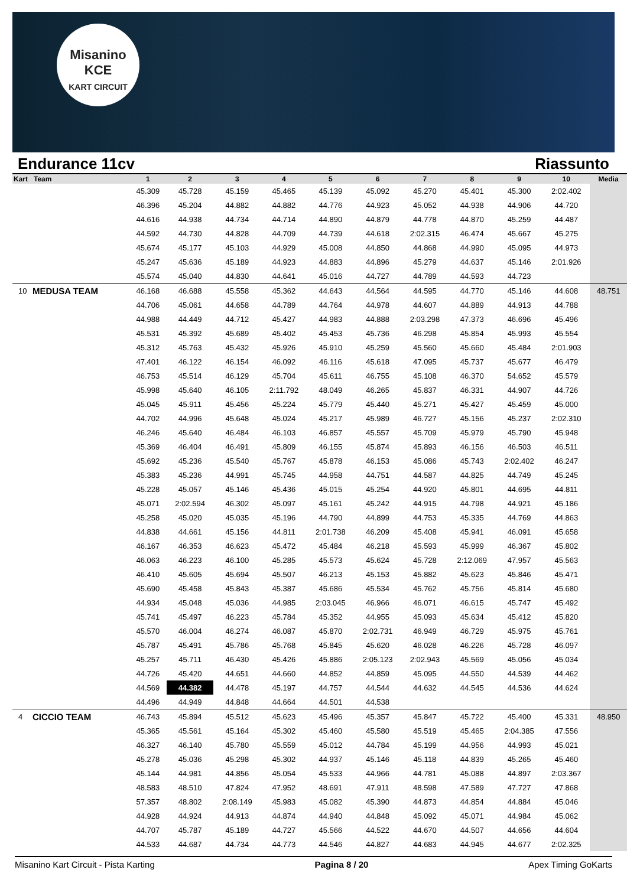Misanino
KCE
KART CIRCUIT
Endurance 11cv Riassunto
| Kart | Team | 1 | 2 | 3 | 4 | 5 | 6 | 7 | 8 | 9 | 10 | Media |
| --- | --- | --- | --- | --- | --- | --- | --- | --- | --- | --- | --- | --- |
| | | 45.309 | 45.728 | 45.159 | 45.465 | 45.139 | 45.092 | 45.270 | 45.401 | 45.300 | 2:02.402 | |
| | | 46.396 | 45.204 | 44.882 | 44.882 | 44.776 | 44.923 | 45.052 | 44.938 | 44.906 | 44.720 | |
| | | 44.616 | 44.938 | 44.734 | 44.714 | 44.890 | 44.879 | 44.778 | 44.870 | 45.259 | 44.487 | |
| | | 44.592 | 44.730 | 44.828 | 44.709 | 44.739 | 44.618 | 2:02.315 | 46.474 | 45.667 | 45.275 | |
| | | 45.674 | 45.177 | 45.103 | 44.929 | 45.008 | 44.850 | 44.868 | 44.990 | 45.095 | 44.973 | |
| | | 45.247 | 45.636 | 45.189 | 44.923 | 44.883 | 44.896 | 45.279 | 44.637 | 45.146 | 2:01.926 | |
| | | 45.574 | 45.040 | 44.830 | 44.641 | 45.016 | 44.727 | 44.789 | 44.593 | 44.723 | | |
| 10 | MEDUSA TEAM | 46.168 | 46.688 | 45.558 | 45.362 | 44.643 | 44.564 | 44.595 | 44.770 | 45.146 | 44.608 | 48.751 |
| | | 44.706 | 45.061 | 44.658 | 44.789 | 44.764 | 44.978 | 44.607 | 44.889 | 44.913 | 44.788 | |
| | | 44.988 | 44.449 | 44.712 | 45.427 | 44.983 | 44.888 | 2:03.298 | 47.373 | 46.696 | 45.496 | |
| | | 45.531 | 45.392 | 45.689 | 45.402 | 45.453 | 45.736 | 46.298 | 45.854 | 45.993 | 45.554 | |
| | | 45.312 | 45.763 | 45.432 | 45.926 | 45.910 | 45.259 | 45.560 | 45.660 | 45.484 | 2:01.903 | |
| | | 47.401 | 46.122 | 46.154 | 46.092 | 46.116 | 45.618 | 47.095 | 45.737 | 45.677 | 46.479 | |
| | | 46.753 | 45.514 | 46.129 | 45.704 | 45.611 | 46.755 | 45.108 | 46.370 | 54.652 | 45.579 | |
| | | 45.998 | 45.640 | 46.105 | 2:11.792 | 48.049 | 46.265 | 45.837 | 46.331 | 44.907 | 44.726 | |
| | | 45.045 | 45.911 | 45.456 | 45.224 | 45.779 | 45.440 | 45.271 | 45.427 | 45.459 | 45.000 | |
| | | 44.702 | 44.996 | 45.648 | 45.024 | 45.217 | 45.989 | 46.727 | 45.156 | 45.237 | 2:02.310 | |
| | | 46.246 | 45.640 | 46.484 | 46.103 | 46.857 | 45.557 | 45.709 | 45.979 | 45.790 | 45.948 | |
| | | 45.369 | 46.404 | 46.491 | 45.809 | 46.155 | 45.874 | 45.893 | 46.156 | 46.503 | 46.511 | |
| | | 45.692 | 45.236 | 45.540 | 45.767 | 45.878 | 46.153 | 45.086 | 45.743 | 2:02.402 | 46.247 | |
| | | 45.383 | 45.236 | 44.991 | 45.745 | 44.958 | 44.751 | 44.587 | 44.825 | 44.749 | 45.245 | |
| | | 45.228 | 45.057 | 45.146 | 45.436 | 45.015 | 45.254 | 44.920 | 45.801 | 44.695 | 44.811 | |
| | | 45.071 | 2:02.594 | 46.302 | 45.097 | 45.161 | 45.242 | 44.915 | 44.798 | 44.921 | 45.186 | |
| | | 45.258 | 45.020 | 45.035 | 45.196 | 44.790 | 44.899 | 44.753 | 45.335 | 44.769 | 44.863 | |
| | | 44.838 | 44.661 | 45.156 | 44.811 | 2:01.738 | 46.209 | 45.408 | 45.941 | 46.091 | 45.658 | |
| | | 46.167 | 46.353 | 46.623 | 45.472 | 45.484 | 46.218 | 45.593 | 45.999 | 46.367 | 45.802 | |
| | | 46.063 | 46.223 | 46.100 | 45.285 | 45.573 | 45.624 | 45.728 | 2:12.069 | 47.957 | 45.563 | |
| | | 46.410 | 45.605 | 45.694 | 45.507 | 46.213 | 45.153 | 45.882 | 45.623 | 45.846 | 45.471 | |
| | | 45.690 | 45.458 | 45.843 | 45.387 | 45.686 | 45.534 | 45.762 | 45.756 | 45.814 | 45.680 | |
| | | 44.934 | 45.048 | 45.036 | 44.985 | 2:03.045 | 46.966 | 46.071 | 46.615 | 45.747 | 45.492 | |
| | | 45.741 | 45.497 | 46.223 | 45.784 | 45.352 | 44.955 | 45.093 | 45.634 | 45.412 | 45.820 | |
| | | 45.570 | 46.004 | 46.274 | 46.087 | 45.870 | 2:02.731 | 46.949 | 46.729 | 45.975 | 45.761 | |
| | | 45.787 | 45.491 | 45.786 | 45.768 | 45.845 | 45.620 | 46.028 | 46.226 | 45.728 | 46.097 | |
| | | 45.257 | 45.711 | 46.430 | 45.426 | 45.886 | 2:05.123 | 2:02.943 | 45.569 | 45.056 | 45.034 | |
| | | 44.726 | 45.420 | 44.651 | 44.660 | 44.852 | 44.859 | 45.095 | 44.550 | 44.539 | 44.462 | |
| | | 44.569 | 44.382 | 44.478 | 45.197 | 44.757 | 44.544 | 44.632 | 44.545 | 44.536 | 44.624 | |
| | | 44.496 | 44.949 | 44.848 | 44.664 | 44.501 | 44.538 | | | | | |
| 4 | CICCIO TEAM | 46.743 | 45.894 | 45.512 | 45.623 | 45.496 | 45.357 | 45.847 | 45.722 | 45.400 | 45.331 | 48.950 |
| | | 45.365 | 45.561 | 45.164 | 45.302 | 45.460 | 45.580 | 45.519 | 45.465 | 2:04.385 | 47.556 | |
| | | 46.327 | 46.140 | 45.780 | 45.559 | 45.012 | 44.784 | 45.199 | 44.956 | 44.993 | 45.021 | |
| | | 45.278 | 45.036 | 45.298 | 45.302 | 44.937 | 45.146 | 45.118 | 44.839 | 45.265 | 45.460 | |
| | | 45.144 | 44.981 | 44.856 | 45.054 | 45.533 | 44.966 | 44.781 | 45.088 | 44.897 | 2:03.367 | |
| | | 48.583 | 48.510 | 47.824 | 47.952 | 48.691 | 47.911 | 48.598 | 47.589 | 47.727 | 47.868 | |
| | | 57.357 | 48.802 | 2:08.149 | 45.983 | 45.082 | 45.390 | 44.873 | 44.854 | 44.884 | 45.046 | |
| | | 44.928 | 44.924 | 44.913 | 44.874 | 44.940 | 44.848 | 45.092 | 45.071 | 44.984 | 45.062 | |
| | | 44.707 | 45.787 | 45.189 | 44.727 | 45.566 | 44.522 | 44.670 | 44.507 | 44.656 | 44.604 | |
| | | 44.533 | 44.687 | 44.734 | 44.773 | 44.546 | 44.827 | 44.683 | 44.945 | 44.677 | 2:02.325 | |
Misanino Kart Circuit - Pista Karting Pagina 8 / 20 Apex Timing GoKarts